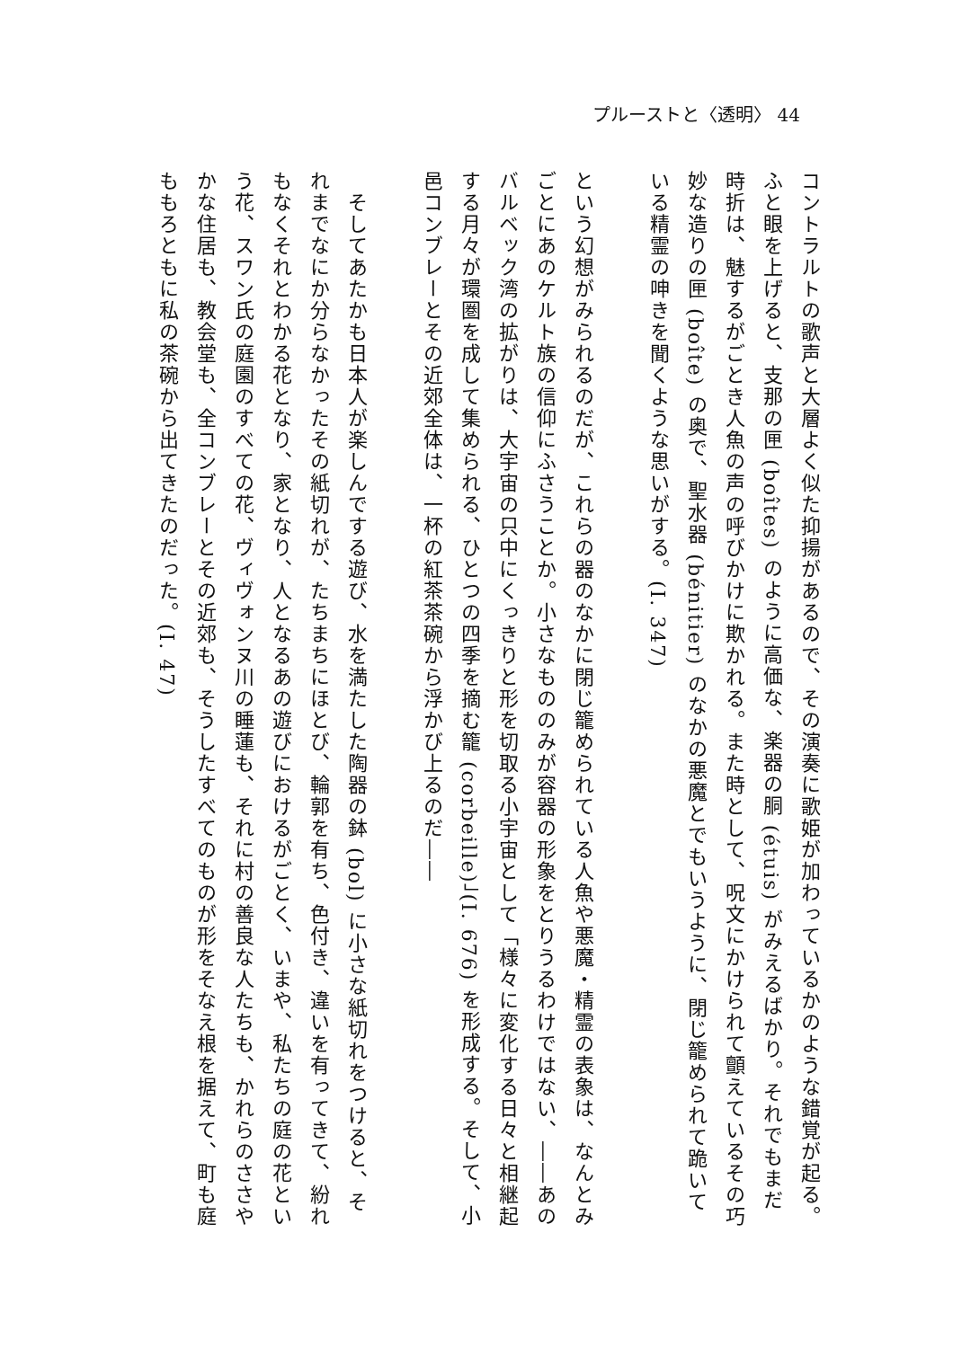プルーストと〈透明〉 44
コントラルトの歌声と大層よく似た抑揚があるので、その演奏に歌姫が加わっているかのような錯覚が起る。ふと眼を上げると、支那の匣 (boîtes) のように高価な、楽器の胴 (étuis) がみえるばかり。それでもまだ時折は、魅するがごとき人魚の声の呼びかけに欺かれる。また時として、呪文にかけられて顫えているその巧妙な造りの匣 (boîte) の奥で、聖水器 (bénitier) のなかの悪魔とでもいうように、閉じ籠められて跪いている精霊の呻きを聞くような思いがする。(I. 347)
という幻想がみられるのだが、これらの器のなかに閉じ籠められている人魚や悪魔・精霊の表象は、なんとみごとにあのケルト族の信仰にふさうことか。小さなもののみが容器の形象をとりうるわけではない、――あのバルベック湾の拡がりは、大宇宙の只中にくっきりと形を切取る小宇宙として「様々に変化する日々と相継起する月々が環圏を成して集められる、ひとつの四季を摘む籠 (corbeille)」(I. 676) を形成する。そして、小邑コンブレーとその近郊全体は、一杯の紅茶茶碗から浮かび上るのだ――
　そしてあたかも日本人が楽しんでする遊び、水を満たした陶器の鉢 (bol) に小さな紙切れをつけると、それまでなにか分らなかったその紙切れが、たちまちにほとび、輪郭を有ち、色付き、違いを有ってきて、紛れもなくそれとわかる花となり、家となり、人となるあの遊びにおけるがごとく、いまや、私たちの庭の花という花、スワン氏の庭園のすべての花、ヴィヴォンヌ川の睡蓮も、それに村の善良な人たちも、かれらのささやかな住居も、教会堂も、全コンブレーとその近郊も、そうしたすべてのものが形をそなえ根を据えて、町も庭ももろともに私の茶碗から出てきたのだった。(I. 47)